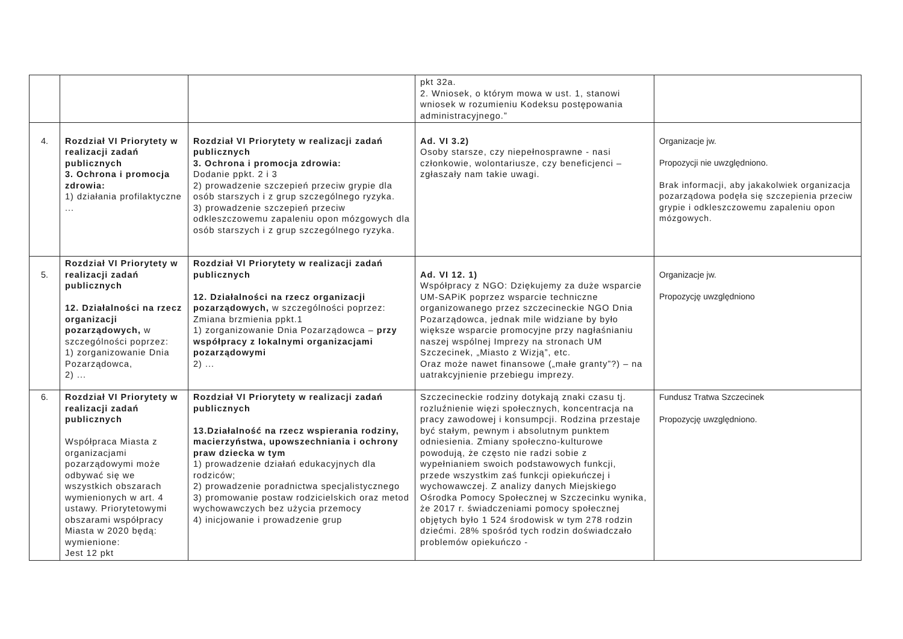| | | | pkt 32a. 2. Wniosek, o którym mowa w ust. 1, stanowi wniosek w rozumieniu Kodeksu postępowania administracyjnego.” | |
| 4. | Rozdział VI Priorytety w realizacji zadań publicznych 3. Ochrona i promocja zdrowia: 1) działania profilaktyczne ... | Rozdział VI Priorytety w realizacji zadań publicznych 3. Ochrona i promocja zdrowia: Dodanie ppkt. 2 i 3 2) prowadzenie szczepień przeciw grypie dla osób starszych i z grup szczególnego ryzyka. 3) prowadzenie szczepień przeciw odkleszczowemu zapaleniu opon mózgowych dla osób starszych i z grup szczególnego ryzyka. | Ad. VI 3.2) Osoby starsze, czy niepełnosprawne - nasi członkowie, wolontariusze, czy beneficjenci – zgłaszały nam takie uwagi. | Organizacje jw. Propozycji nie uwzględniono. Brak informacji, aby jakakolwiek organizacja pozarządowa podęła się szczepienia przeciw grypie i odkleszczowemu zapaleniu opon mózgowych. |
| 5. | Rozdział VI Priorytety w realizacji zadań publicznych 12. Działalności na rzecz organizacji pozarządowych, w szczególności poprzez: 1) zorganizowanie Dnia Pozarządowca, 2) ... | Rozdział VI Priorytety w realizacji zadań publicznych 12. Działalności na rzecz organizacji pozarządowych, w szczególności poprzez: Zmiana brzmienia ppkt.1 1) zorganizowanie Dnia Pozarządowca – przy współpracy z lokalnymi organizacjami pozarządowymi 2) ... | Ad. VI 12. 1) Współpracy z NGO: Dziękujemy za duże wsparcie UM-SAPiK poprzez wsparcie techniczne organizowanego przez szczecineckie NGO Dnia Pozarządowca, jednak mile widziane by było większe wsparcie promocyjne przy nagłaśnianiu naszej wspólnej Imprezy na stronach UM Szczecinek, „Miasto z Wizją”, etc. Oraz może nawet finansowe („małe granty”?) – na uatrakcyjnienie przebiegu imprezy. | Organizacje jw. Propozycję uwzględniono |
| 6. | Rozdział VI Priorytety w realizacji zadań publicznych Współpraca Miasta z organizacjami pozarządowymi może odbywać się we wszystkich obszarach wymienionych w art. 4 ustawy. Priorytetowymi obszarami współpracy Miasta w 2020 będą: wymienione: Jest 12 pkt | Rozdział VI Priorytety w realizacji zadań publicznych 13.Działalność na rzecz wspierania rodziny, macierzyństwa, upowszechniania i ochrony praw dziecka w tym 1) prowadzenie działań edukacyjnych dla rodziców; 2) prowadzenie poradnictwa specjalistycznego 3) promowanie postaw rodzicielskich oraz metod wychowawczych bez użycia przemocy 4) inicjowanie i prowadzenie grup | Szczecineckie rodziny dotykają znaki czasu tj. rozluźnienie więzi społecznych, koncentracja na pracy zawodowej i konsumpcji. Rodzina przestaje być stałym, pewnym i absolutnym punktem odniesienia. Zmiany społeczno-kulturowe powodują, że często nie radzi sobie z wypełnianiem swoich podstawowych funkcji, przede wszystkim zaś funkcji opiekuńczej i wychowawczej. Z analizy danych Miejskiego Ośrodka Pomocy Społecznej w Szczecinku wynika, że 2017 r. świadczeniami pomocy społecznej objętych było 1 524 środowisk w tym 278 rodzin dziećmi. 28% spośród tych rodzin doświadczało problemów opiekuńczo - | Fundusz Tratwa Szczecinek Propozycję uwzględniono. |